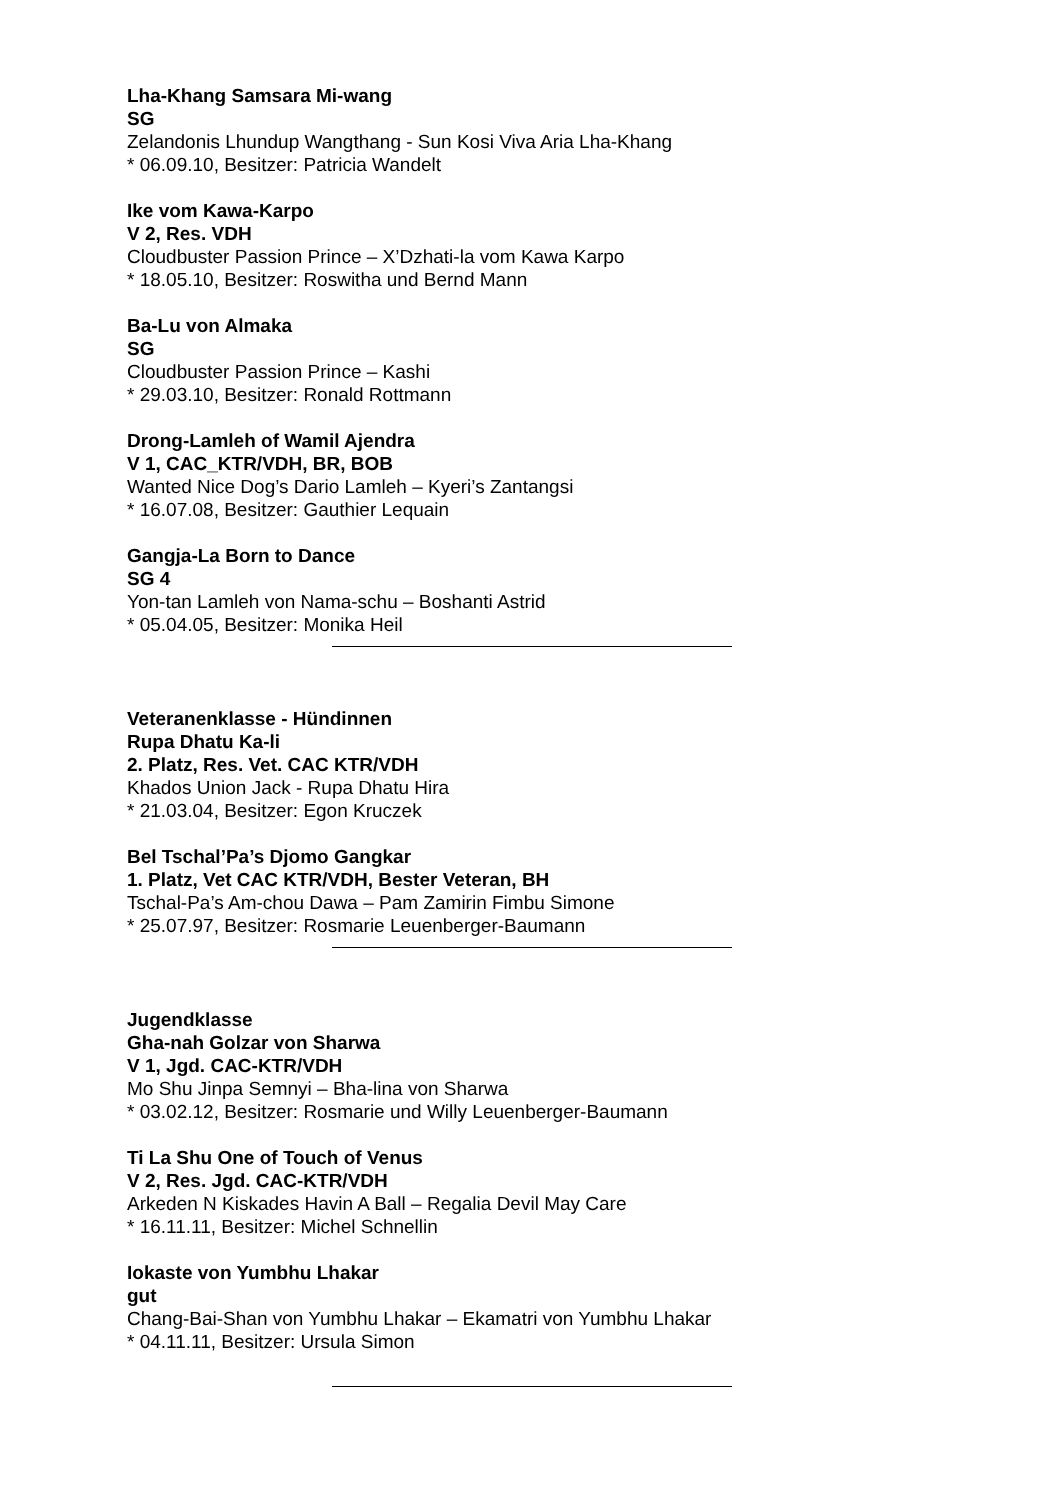Lha-Khang Samsara Mi-wang
SG
Zelandonis Lhundup Wangthang - Sun Kosi Viva Aria Lha-Khang
* 06.09.10, Besitzer: Patricia Wandelt
Ike vom Kawa-Karpo
V 2, Res. VDH
Cloudbuster Passion Prince – X’Dzhati-la vom Kawa Karpo
* 18.05.10, Besitzer: Roswitha und Bernd Mann
Ba-Lu von Almaka
SG
Cloudbuster Passion Prince – Kashi
* 29.03.10, Besitzer: Ronald Rottmann
Drong-Lamleh of Wamil Ajendra
V 1, CAC_KTR/VDH, BR, BOB
Wanted Nice Dog’s Dario Lamleh – Kyeri’s Zantangsi
* 16.07.08, Besitzer: Gauthier Lequain
Gangja-La Born to Dance
SG 4
Yon-tan Lamleh von Nama-schu – Boshanti Astrid
* 05.04.05, Besitzer: Monika Heil
Veteranenklasse - Hündinnen
Rupa Dhatu Ka-li
2. Platz, Res. Vet. CAC KTR/VDH
Khados Union Jack - Rupa Dhatu Hira
* 21.03.04, Besitzer: Egon Kruczek
Bel Tschal’Pa’s Djomo Gangkar
1. Platz, Vet CAC KTR/VDH, Bester Veteran, BH
Tschal-Pa’s Am-chou Dawa – Pam Zamirin Fimbu Simone
* 25.07.97, Besitzer: Rosmarie Leuenberger-Baumann
Jugendklasse
Gha-nah Golzar von Sharwa
V 1, Jgd. CAC-KTR/VDH
Mo Shu Jinpa Semnyi – Bha-lina von Sharwa
* 03.02.12, Besitzer: Rosmarie und Willy Leuenberger-Baumann
Ti La Shu One of Touch of Venus
V 2, Res. Jgd. CAC-KTR/VDH
Arkeden N Kiskades Havin A Ball – Regalia Devil May Care
* 16.11.11, Besitzer: Michel Schnellin
Iokaste von Yumbhu Lhakar
gut
Chang-Bai-Shan von Yumbhu Lhakar – Ekamatri von Yumbhu Lhakar
* 04.11.11, Besitzer: Ursula Simon